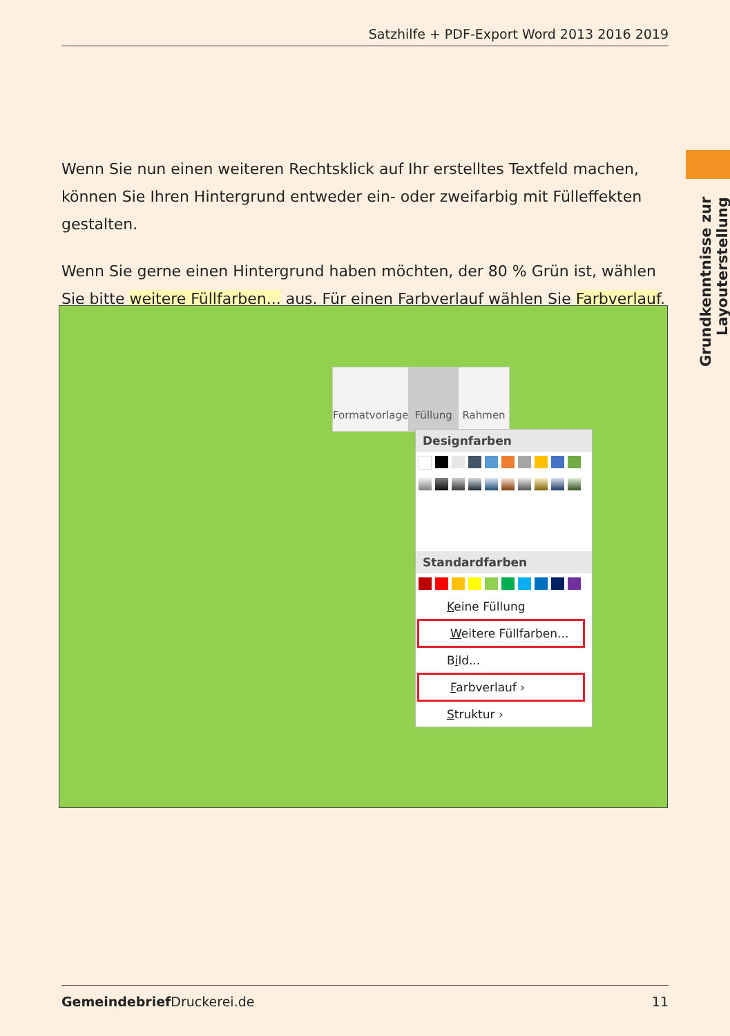Satzhilfe + PDF-Export Word 2013 2016 2019
Grundkenntnisse zur Layouterstellung
Wenn Sie nun einen weiteren Rechtsklick auf Ihr erstelltes Textfeld machen, können Sie Ihren Hintergrund entweder ein- oder zweifarbig mit Fülleffekten gestalten.
Wenn Sie gerne einen Hintergrund haben möchten, der 80 % Grün ist, wählen Sie bitte weitere Füllfarben... aus. Für einen Farbverlauf wählen Sie Farbverlauf.
Formatvorlage Füllung Rahmen
Designfarben
Standardfarben
Keine Füllung
Weitere Füllfarben...
Bild...
Farbverlauf ›
Struktur ›
Gemeindebrief Druckerei.de 11